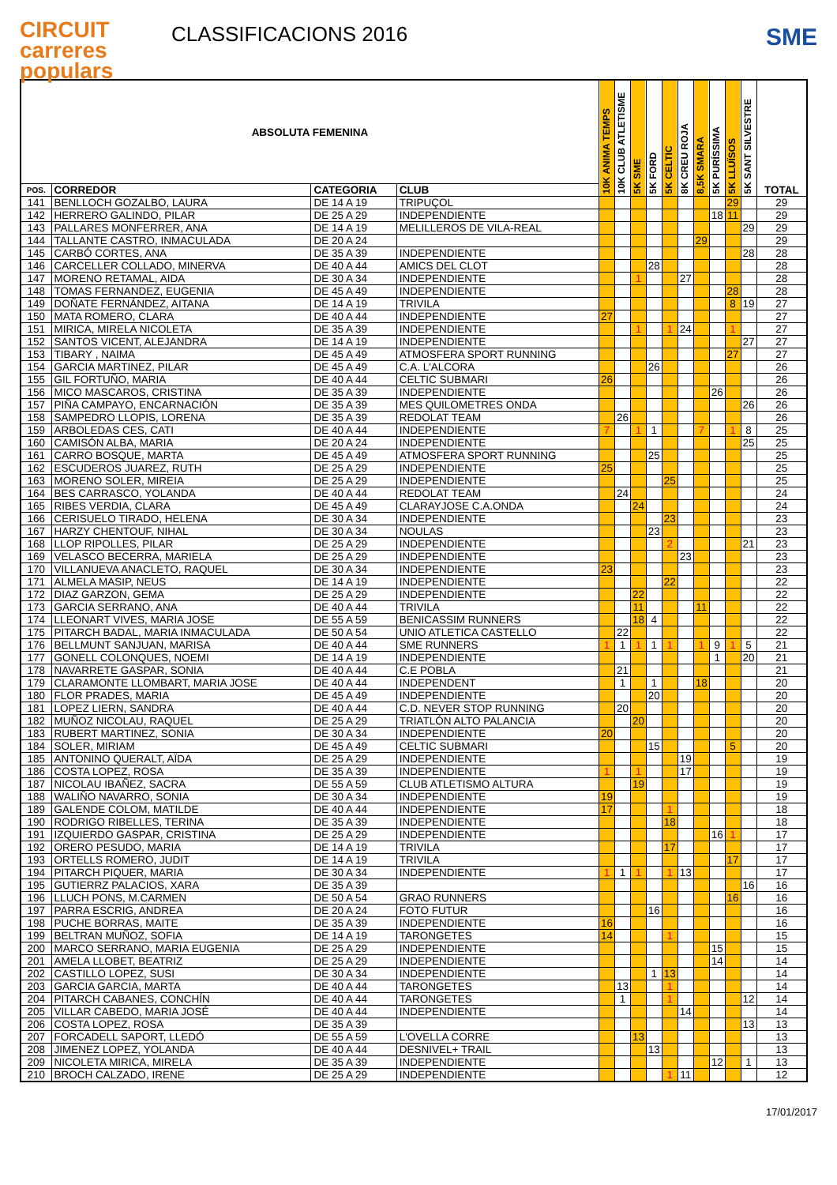CIRCUIT
carreres
populars
CLASSIFICACIONS 2016
SME
| ABSOLUTA FEMENINA | | | | 10K ANIMA TEMPS | 10K CLUB ATLETISME | 5K SME | 5K FORD | 5K CELTIC | 8K CREU ROJA | 8,5K SMARA | 5K PURÍSSIMA | 5K LLUÏSOS | 5K SANT SILVESTRE | TOTAL |
| --- | --- | --- | --- | --- | --- | --- | --- | --- | --- | --- | --- | --- | --- | --- |
| POS. | CORREDOR | CATEGORIA | CLUB | | | | | | | | | | | |
| 141 | BENLLOCH GOZALBO, LAURA | DE 14 A 19 | TRIPUÇOL | | | | | | | | | 29 | | 29 |
| 142 | HERRERO GALINDO, PILAR | DE 25 A 29 | INDEPENDIENTE | | | | | | | | 18 | 11 | | 29 |
| 143 | PALLARES MONFERRER, ANA | DE 14 A 19 | MELILLEROS DE VILA-REAL | | | | | | | | | | 29 | 29 |
| 144 | TALLANTE CASTRO, INMACULADA | DE 20 A 24 | | | | | | | | 29 | | | | 29 |
| 145 | CARBÓ CORTES, ANA | DE 35 A 39 | INDEPENDIENTE | | | | | | | | | | 28 | 28 |
| 146 | CARCELLER COLLADO, MINERVA | DE 40 A 44 | AMICS DEL CLOT | | | | 28 | | | | | | | 28 |
| 147 | MORENO RETAMAL, AIDA | DE 30 A 34 | INDEPENDIENTE | | | 1 | | | 27 | | | | | 28 |
| 148 | TOMAS FERNANDEZ, EUGENIA | DE 45 A 49 | INDEPENDIENTE | | | | | | | | | 28 | | 28 |
| 149 | DOÑATE FERNÁNDEZ, AITANA | DE 14 A 19 | TRIVILA | | | | | | | | | 8 | 19 | 27 |
| 150 | MATA ROMERO, CLARA | DE 40 A 44 | INDEPENDIENTE | 27 | | | | | | | | | | 27 |
| 151 | MIRICA, MIRELA NICOLETA | DE 35 A 39 | INDEPENDIENTE | | | 1 | | 1 | 24 | | | 1 | | 27 |
| 152 | SANTOS VICENT, ALEJANDRA | DE 14 A 19 | INDEPENDIENTE | | | | | | | | | | 27 | 27 |
| 153 | TIBARY , NAIMA | DE 45 A 49 | ATMOSFERA SPORT RUNNING | | | | | | | | | 27 | | 27 |
| 154 | GARCIA MARTINEZ, PILAR | DE 45 A 49 | C.A. L'ALCORA | | | | 26 | | | | | | | 26 |
| 155 | GIL FORTUÑO, MARIA | DE 40 A 44 | CELTIC SUBMARI | 26 | | | | | | | | | | 26 |
| 156 | MICO MASCAROS, CRISTINA | DE 35 A 39 | INDEPENDIENTE | | | | | | | | 26 | | | 26 |
| 157 | PIÑA CAMPAYO, ENCARNACIÓN | DE 35 A 39 | MES QUILOMETRES ONDA | | | | | | | | | | 26 | 26 |
| 158 | SAMPEDRO LLOPIS, LORENA | DE 35 A 39 | REDOLAT TEAM | | 26 | | | | | | | | | 26 |
| 159 | ARBOLEDAS CES, CATI | DE 40 A 44 | INDEPENDIENTE | 7 | | 1 | 1 | | | 7 | | 1 | 8 | 25 |
| 160 | CAMISÓN ALBA, MARIA | DE 20 A 24 | INDEPENDIENTE | | | | | | | | | | 25 | 25 |
| 161 | CARRO BOSQUE, MARTA | DE 45 A 49 | ATMOSFERA SPORT RUNNING | | | | 25 | | | | | | | 25 |
| 162 | ESCUDEROS JUAREZ, RUTH | DE 25 A 29 | INDEPENDIENTE | 25 | | | | | | | | | | 25 |
| 163 | MORENO SOLER, MIREIA | DE 25 A 29 | INDEPENDIENTE | | | | | 25 | | | | | | 25 |
| 164 | BES CARRASCO, YOLANDA | DE 40 A 44 | REDOLAT TEAM | | 24 | | | | | | | | | 24 |
| 165 | RIBES VERDIA, CLARA | DE 45 A 49 | CLARAYJOSE C.A.ONDA | | | 24 | | | | | | | | 24 |
| 166 | CERISUELO TIRADO, HELENA | DE 30 A 34 | INDEPENDIENTE | | | | | 23 | | | | | | 23 |
| 167 | HARZY CHENTOUF, NIHAL | DE 30 A 34 | NOULAS | | | | 23 | | | | | | | 23 |
| 168 | LLOP RIPOLLES, PILAR | DE 25 A 29 | INDEPENDIENTE | | | | | 2 | | | | | 21 | 23 |
| 169 | VELASCO BECERRA, MARIELA | DE 25 A 29 | INDEPENDIENTE | | | | | | 23 | | | | | 23 |
| 170 | VILLANUEVA ANACLETO, RAQUEL | DE 30 A 34 | INDEPENDIENTE | 23 | | | | | | | | | | 23 |
| 171 | ALMELA MASIP, NEUS | DE 14 A 19 | INDEPENDIENTE | | | | | 22 | | | | | | 22 |
| 172 | DIAZ GARZON, GEMA | DE 25 A 29 | INDEPENDIENTE | | | 22 | | | | | | | | 22 |
| 173 | GARCIA SERRANO, ANA | DE 40 A 44 | TRIVILA | | | 11 | | | | 11 | | | | 22 |
| 174 | LLEONART VIVES, MARIA JOSE | DE 55 A 59 | BENICASSIM RUNNERS | | | 18 | 4 | | | | | | | 22 |
| 175 | PITARCH BADAL, MARIA INMACULADA | DE 50 A 54 | UNIO ATLETICA CASTELLO | | 22 | | | | | | | | | 22 |
| 176 | BELLMUNT SANJUAN, MARISA | DE 40 A 44 | SME RUNNERS | 1 | 1 | 1 | 1 | 1 | | 1 | 9 | 1 | 5 | 21 |
| 177 | GONELL COLONQUES, NOEMI | DE 14 A 19 | INDEPENDIENTE | | | | | | | | 1 | | 20 | 21 |
| 178 | NAVARRETE GASPAR, SONIA | DE 40 A 44 | C.E POBLA | | 21 | | | | | | | | | 21 |
| 179 | CLARAMONTE LLOMBART, MARIA JOSE | DE 40 A 44 | INDEPENDENT | | 1 | | 1 | | | 18 | | | | 20 |
| 180 | FLOR PRADES, MARIA | DE 45 A 49 | INDEPENDIENTE | | | | 20 | | | | | | | 20 |
| 181 | LOPEZ LIERN, SANDRA | DE 40 A 44 | C.D. NEVER STOP RUNNING | | 20 | | | | | | | | | 20 |
| 182 | MUÑOZ NICOLAU, RAQUEL | DE 25 A 29 | TRIATLÓN ALTO PALANCIA | | | 20 | | | | | | | | 20 |
| 183 | RUBERT MARTINEZ, SONIA | DE 30 A 34 | INDEPENDIENTE | 20 | | | | | | | | | | 20 |
| 184 | SOLER, MIRIAM | DE 45 A 49 | CELTIC SUBMARI | | | | 15 | | | | | 5 | | 20 |
| 185 | ANTONINO QUERALT, AÏDA | DE 25 A 29 | INDEPENDIENTE | | | | | | 19 | | | | | 19 |
| 186 | COSTA LOPEZ, ROSA | DE 35 A 39 | INDEPENDIENTE | 1 | | 1 | | | 17 | | | | | 19 |
| 187 | NICOLAU IBAÑEZ, SACRA | DE 55 A 59 | CLUB ATLETISMO ALTURA | | | 19 | | | | | | | | 19 |
| 188 | WALIÑO NAVARRO, SONIA | DE 30 A 34 | INDEPENDIENTE | 19 | | | | | | | | | | 19 |
| 189 | GALENDE COLOM, MATILDE | DE 40 A 44 | INDEPENDIENTE | 17 | | | | 1 | | | | | | 18 |
| 190 | RODRIGO RIBELLES, TERINA | DE 35 A 39 | INDEPENDIENTE | | | | | 18 | | | | | | 18 |
| 191 | IZQUIERDO GASPAR, CRISTINA | DE 25 A 29 | INDEPENDIENTE | | | | | | | | 16 | 1 | | 17 |
| 192 | ORERO PESUDO, MARIA | DE 14 A 19 | TRIVILA | | | | | 17 | | | | | | 17 |
| 193 | ORTELLS ROMERO, JUDIT | DE 14 A 19 | TRIVILA | | | | | | | | | 17 | | 17 |
| 194 | PITARCH PIQUER, MARIA | DE 30 A 34 | INDEPENDIENTE | 1 | 1 | 1 | | 1 | 13 | | | | | 17 |
| 195 | GUTIERRZ PALACIOS, XARA | DE 35 A 39 | | | | | | | | | | | 16 | 16 |
| 196 | LLUCH PONS, M.CARMEN | DE 50 A 54 | GRAO RUNNERS | | | | | | | | | 16 | | 16 |
| 197 | PARRA ESCRIG, ANDREA | DE 20 A 24 | FOTO FUTUR | | | | 16 | | | | | | | 16 |
| 198 | PUCHE BORRAS, MAITE | DE 35 A 39 | INDEPENDIENTE | 16 | | | | | | | | | | 16 |
| 199 | BELTRAN MUÑOZ, SOFIA | DE 14 A 19 | TARONGETES | 14 | | | | 1 | | | | | | 15 |
| 200 | MARCO SERRANO, MARIA EUGENIA | DE 25 A 29 | INDEPENDIENTE | | | | | | | | 15 | | | 15 |
| 201 | AMELA LLOBET, BEATRIZ | DE 25 A 29 | INDEPENDIENTE | | | | | | | | 14 | | | 14 |
| 202 | CASTILLO LOPEZ, SUSI | DE 30 A 34 | INDEPENDIENTE | | | | 1 | 13 | | | | | | 14 |
| 203 | GARCIA GARCIA, MARTA | DE 40 A 44 | TARONGETES | | 13 | | | 1 | | | | | | 14 |
| 204 | PITARCH CABANES, CONCHÍN | DE 40 A 44 | TARONGETES | | 1 | | | 1 | | | | | 12 | 14 |
| 205 | VILLAR CABEDO, MARIA JOSÉ | DE 40 A 44 | INDEPENDIENTE | | | | | | 14 | | | | | 14 |
| 206 | COSTA LOPEZ, ROSA | DE 35 A 39 | | | | | | | | | | | 13 | 13 |
| 207 | FORCADELL SAPORT, LLEDÓ | DE 55 A 59 | L'OVELLA CORRE | | | 13 | | | | | | | | 13 |
| 208 | JIMENEZ LOPEZ, YOLANDA | DE 40 A 44 | DESNIVEL+ TRAIL | | | | 13 | | | | | | | 13 |
| 209 | NICOLETA MIRICA, MIRELA | DE 35 A 39 | INDEPENDIENTE | | | | | | | | 12 | | 1 | 13 |
| 210 | BROCH CALZADO, IRENE | DE 25 A 29 | INDEPENDIENTE | | | | | 1 | 11 | | | | | 12 |
17/01/2017